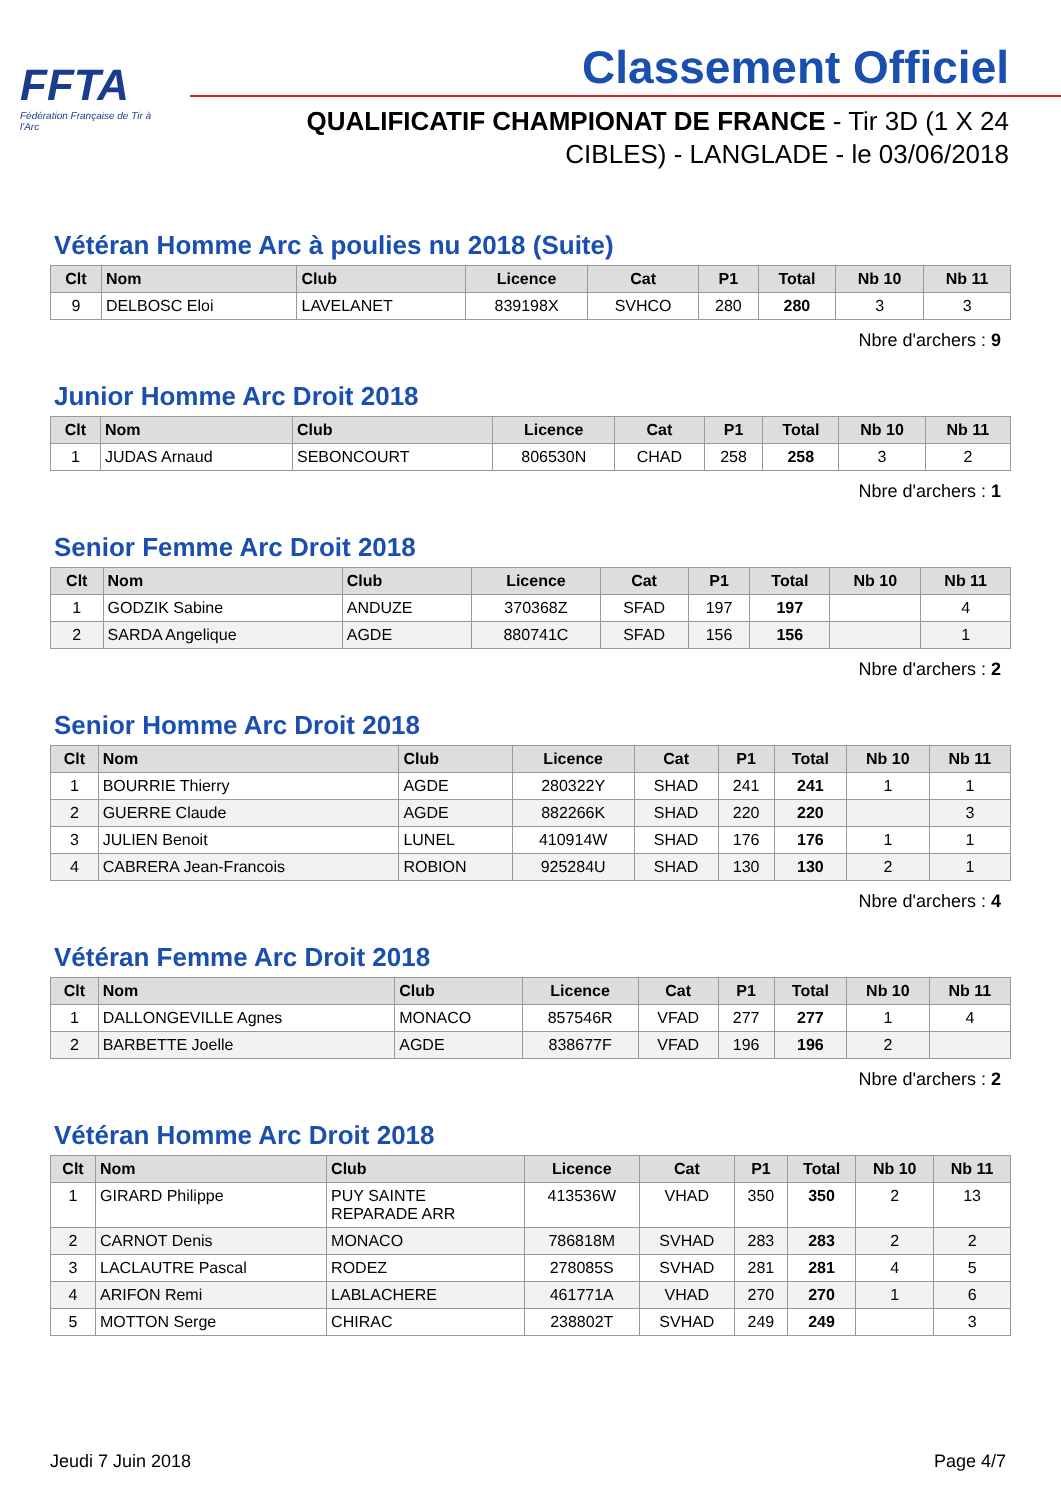FFTA
Fédération Française de Tir à l'Arc
Classement Officiel
QUALIFICATIF CHAMPIONAT DE FRANCE - Tir 3D (1 X 24 CIBLES) - LANGLADE - le 03/06/2018
Vétéran Homme Arc à poulies nu 2018 (Suite)
| Clt | Nom | Club | Licence | Cat | P1 | Total | Nb 10 | Nb 11 |
| --- | --- | --- | --- | --- | --- | --- | --- | --- |
| 9 | DELBOSC Eloi | LAVELANET | 839198X | SVHCO | 280 | 280 | 3 | 3 |
Nbre d'archers : 9
Junior Homme Arc Droit 2018
| Clt | Nom | Club | Licence | Cat | P1 | Total | Nb 10 | Nb 11 |
| --- | --- | --- | --- | --- | --- | --- | --- | --- |
| 1 | JUDAS Arnaud | SEBONCOURT | 806530N | CHAD | 258 | 258 | 3 | 2 |
Nbre d'archers : 1
Senior Femme Arc Droit 2018
| Clt | Nom | Club | Licence | Cat | P1 | Total | Nb 10 | Nb 11 |
| --- | --- | --- | --- | --- | --- | --- | --- | --- |
| 1 | GODZIK Sabine | ANDUZE | 370368Z | SFAD | 197 | 197 | | 4 |
| 2 | SARDA Angelique | AGDE | 880741C | SFAD | 156 | 156 | | 1 |
Nbre d'archers : 2
Senior Homme Arc Droit 2018
| Clt | Nom | Club | Licence | Cat | P1 | Total | Nb 10 | Nb 11 |
| --- | --- | --- | --- | --- | --- | --- | --- | --- |
| 1 | BOURRIE Thierry | AGDE | 280322Y | SHAD | 241 | 241 | 1 | 1 |
| 2 | GUERRE Claude | AGDE | 882266K | SHAD | 220 | 220 | | 3 |
| 3 | JULIEN Benoit | LUNEL | 410914W | SHAD | 176 | 176 | 1 | 1 |
| 4 | CABRERA Jean-Francois | ROBION | 925284U | SHAD | 130 | 130 | 2 | 1 |
Nbre d'archers : 4
Vétéran Femme Arc Droit 2018
| Clt | Nom | Club | Licence | Cat | P1 | Total | Nb 10 | Nb 11 |
| --- | --- | --- | --- | --- | --- | --- | --- | --- |
| 1 | DALLONGEVILLE Agnes | MONACO | 857546R | VFAD | 277 | 277 | 1 | 4 |
| 2 | BARBETTE Joelle | AGDE | 838677F | VFAD | 196 | 196 | 2 | |
Nbre d'archers : 2
Vétéran Homme Arc Droit 2018
| Clt | Nom | Club | Licence | Cat | P1 | Total | Nb 10 | Nb 11 |
| --- | --- | --- | --- | --- | --- | --- | --- | --- |
| 1 | GIRARD Philippe | PUY SAINTE REPARADE ARR | 413536W | VHAD | 350 | 350 | 2 | 13 |
| 2 | CARNOT Denis | MONACO | 786818M | SVHAD | 283 | 283 | 2 | 2 |
| 3 | LACLAUTRE Pascal | RODEZ | 278085S | SVHAD | 281 | 281 | 4 | 5 |
| 4 | ARIFON Remi | LABLACHERE | 461771A | VHAD | 270 | 270 | 1 | 6 |
| 5 | MOTTON Serge | CHIRAC | 238802T | SVHAD | 249 | 249 | | 3 |
Jeudi 7 Juin 2018 Page 4/7